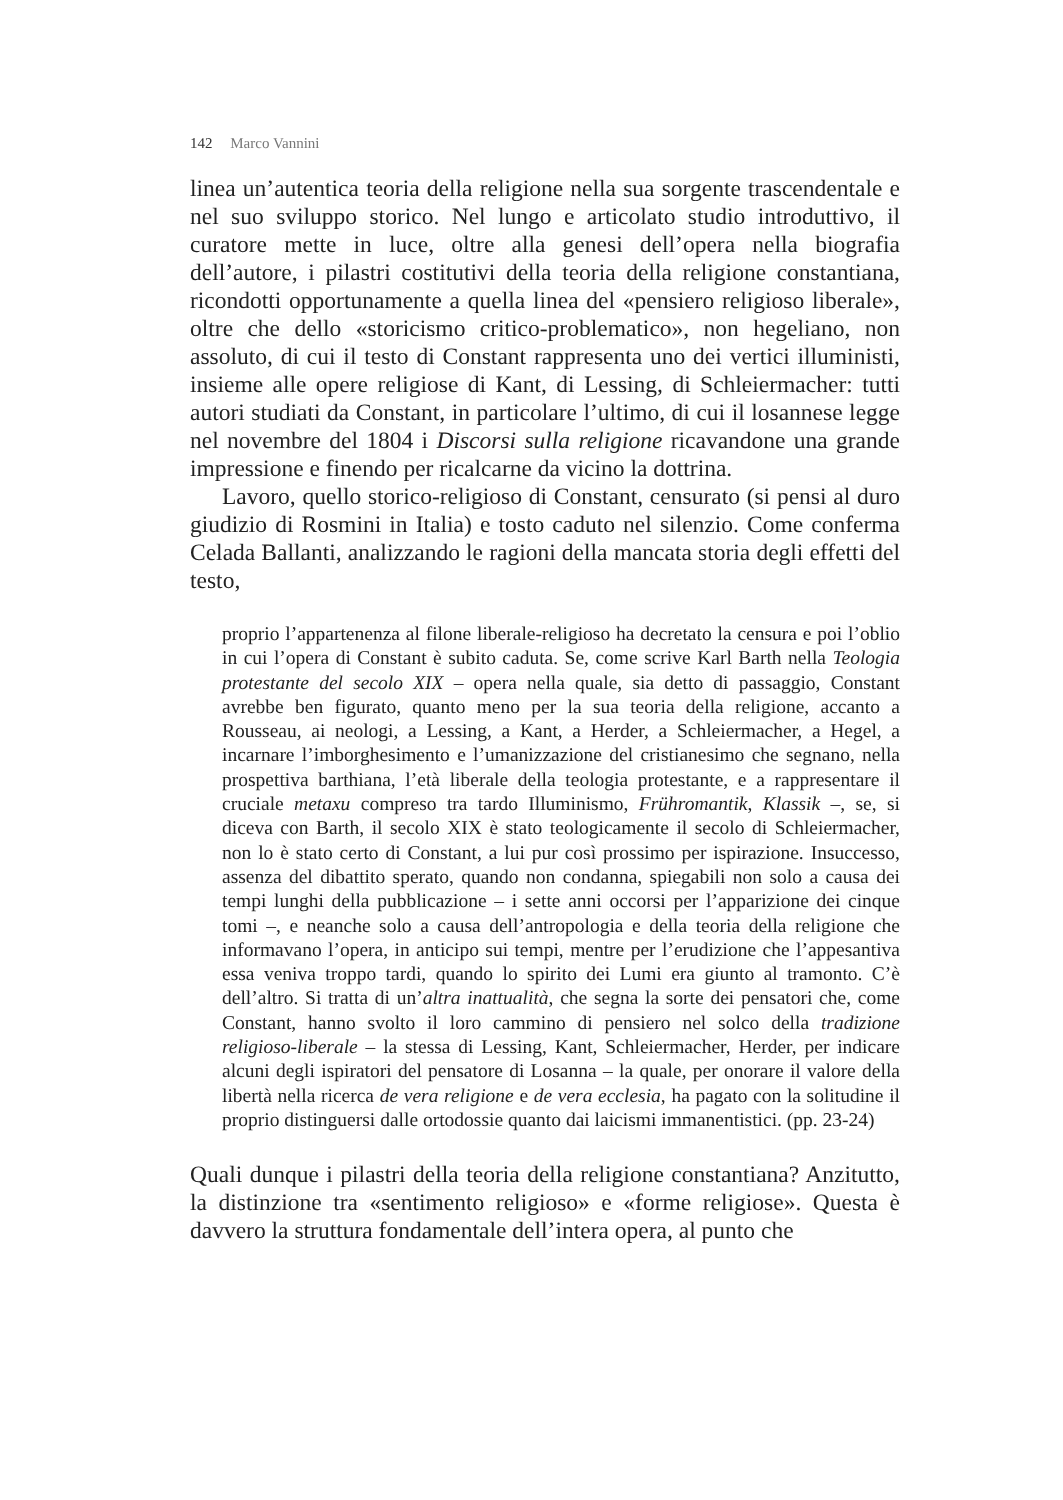142 Marco Vannini
linea un’autentica teoria della religione nella sua sorgente trascendentale e nel suo sviluppo storico. Nel lungo e articolato studio introduttivo, il curatore mette in luce, oltre alla genesi dell’opera nella biografia dell’autore, i pilastri costitutivi della teoria della religione constantiana, ricondotti opportunamente a quella linea del «pensiero religioso liberale», oltre che dello «storicismo critico-problematico», non hegeliano, non assoluto, di cui il testo di Constant rappresenta uno dei vertici illuministi, insieme alle opere religiose di Kant, di Lessing, di Schleiermacher: tutti autori studiati da Constant, in particolare l’ultimo, di cui il losannese legge nel novembre del 1804 i Discorsi sulla religione ricavandone una grande impressione e finendo per ricalcarne da vicino la dottrina.
Lavoro, quello storico-religioso di Constant, censurato (si pensi al duro giudizio di Rosmini in Italia) e tosto caduto nel silenzio. Come conferma Celada Ballanti, analizzando le ragioni della mancata storia degli effetti del testo,
proprio l’appartenenza al filone liberale-religioso ha decretato la censura e poi l’oblio in cui l’opera di Constant è subito caduta. Se, come scrive Karl Barth nella Teologia protestante del secolo XIX – opera nella quale, sia detto di passaggio, Constant avrebbe ben figurato, quanto meno per la sua teoria della religione, accanto a Rousseau, ai neologi, a Lessing, a Kant, a Herder, a Schleiermacher, a Hegel, a incarnare l’imborghesimento e l’umanizzazione del cristianesimo che segnano, nella prospettiva barthiana, l’età liberale della teologia protestante, e a rappresentare il cruciale metaxu compreso tra tardo Illuminismo, Frühromantik, Klassik –, se, si diceva con Barth, il secolo XIX è stato teologicamente il secolo di Schleiermacher, non lo è stato certo di Constant, a lui pur così prossimo per ispirazione. Insuccesso, assenza del dibattito sperato, quando non condanna, spiegabili non solo a causa dei tempi lunghi della pubblicazione – i sette anni occorsi per l’apparizione dei cinque tomi –, e neanche solo a causa dell’antropologia e della teoria della religione che informavano l’opera, in anticipo sui tempi, mentre per l’erudizione che l’appesantiva essa veniva troppo tardi, quando lo spirito dei Lumi era giunto al tramonto. C’è dell’altro. Si tratta di un’altra inattualità, che segna la sorte dei pensatori che, come Constant, hanno svolto il loro cammino di pensiero nel solco della tradizione religioso-liberale – la stessa di Lessing, Kant, Schleiermacher, Herder, per indicare alcuni degli ispiratori del pensatore di Losanna – la quale, per onorare il valore della libertà nella ricerca de vera religione e de vera ecclesia, ha pagato con la solitudine il proprio distinguersi dalle ortodossie quanto dai laicismi immanentistici. (pp. 23-24)
Quali dunque i pilastri della teoria della religione constantiana? Anzitutto, la distinzione tra «sentimento religioso» e «forme religiose». Questa è davvero la struttura fondamentale dell’intera opera, al punto che